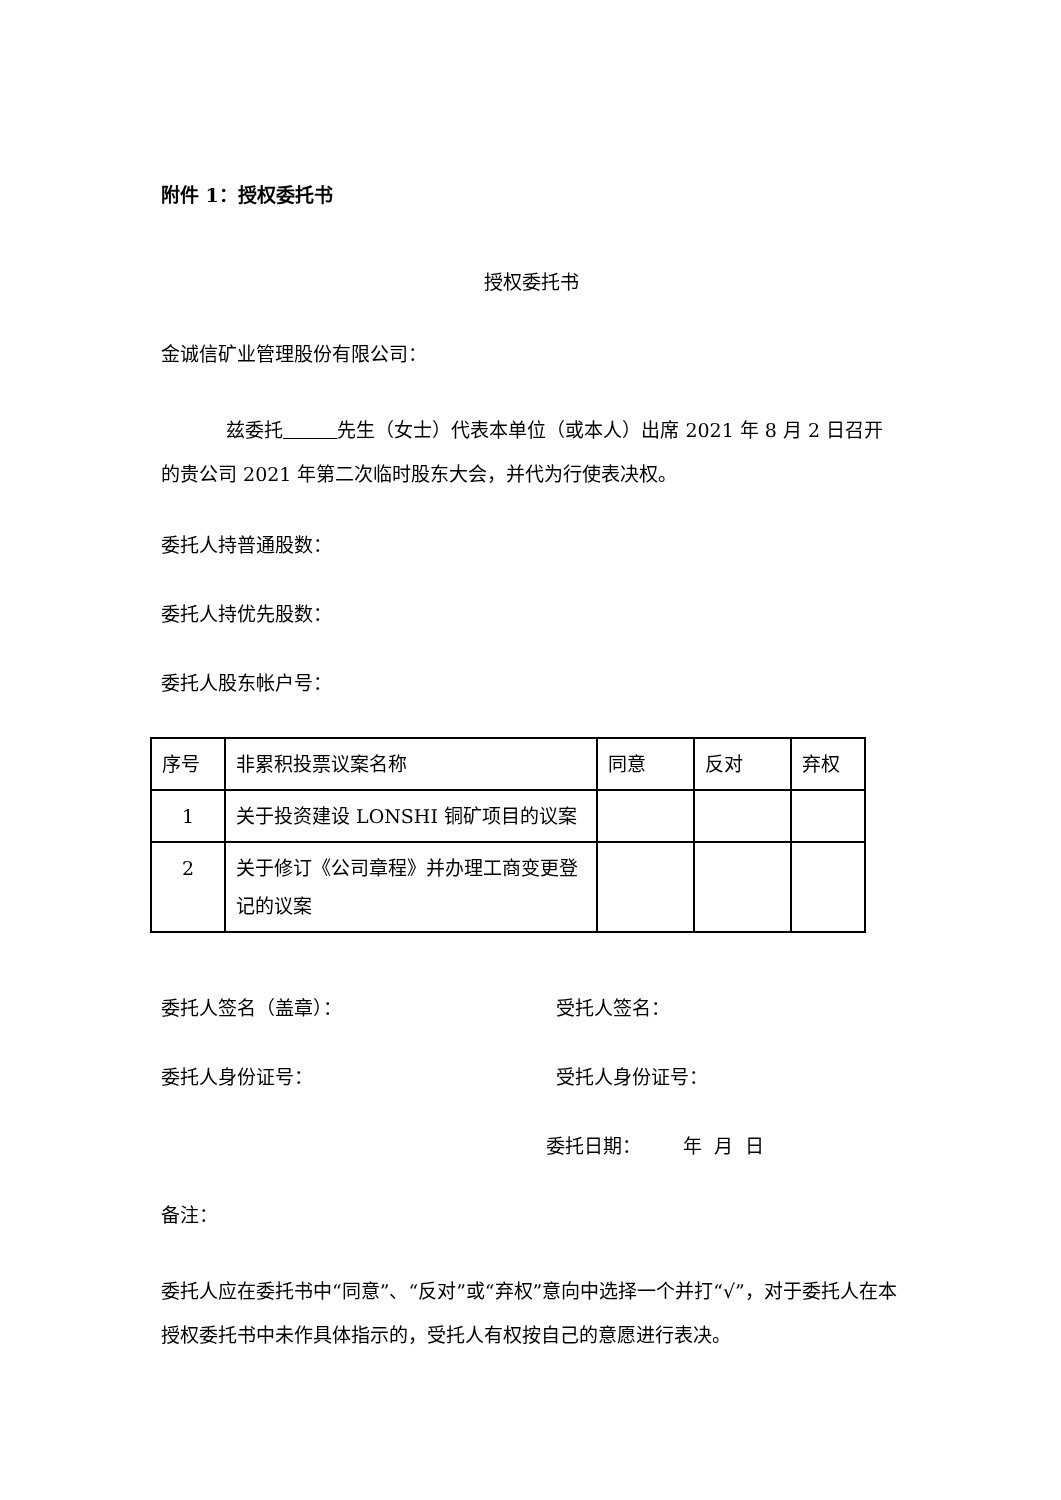附件 1：授权委托书
授权委托书
金诚信矿业管理股份有限公司：
兹委托 先生（女士）代表本单位（或本人）出席 2021 年 8 月 2 日召开的贵公司 2021 年第二次临时股东大会，并代为行使表决权。
委托人持普通股数：
委托人持优先股数：
委托人股东帐户号：
| 序号 | 非累积投票议案名称 | 同意 | 反对 | 弃权 |
| 1 | 关于投资建设 LONSHI 铜矿项目的议案 | | | |
| 2 | 关于修订《公司章程》并办理工商变更登记的议案 | | | |
委托人签名（盖章）： 受托人签名：
委托人身份证号： 受托人身份证号：
委托日期： 年 月 日
备注：
委托人应在委托书中“同意”、“反对”或“弃权”意向中选择一个并打“√”，对于委托人在本授权委托书中未作具体指示的，受托人有权按自己的意愿进行表决。